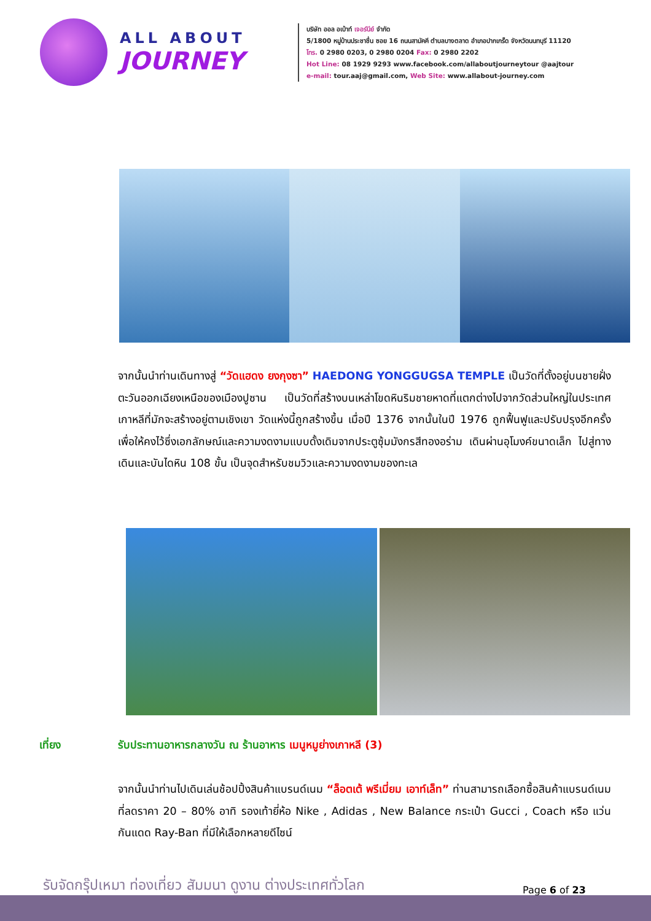ALL ABOUT
JOURNEY
บริษัท ออล อเบ้าท์ เจอร์นีย์ จำกัด
5/1800 หมู่บ้านประชาชื่น ซอย 16 ถนนสามัคคี ตำบลบางตลาด อำเภอปากเกร็ด จังหวัดนนทบุรี 11120
โทร. 0 2980 0203, 0 2980 0204 Fax: 0 2980 2202
Hot Line: 08 1929 9293 www.facebook.com/allaboutjourneytour @aajtour
e-mail: tour.aaj@gmail.com, Web Site: www.allabout-journey.com
จากนั้นนำท่านเดินทางสู่ “วัดแฮดง ยงกุงซา” HAEDONG YONGGUGSA TEMPLE เป็นวัดที่ตั้งอยู่บนชายฝั่งตะวันออกเฉียงเหนือของเมืองปูซาน เป็นวัดที่สร้างบนเหล่าโขดหินริมชายหาดที่แตกต่างไปจากวัดส่วนใหญ่ในประเทศเกาหลีที่มักจะสร้างอยู่ตามเชิงเขา วัดแห่งนี้ถูกสร้างขึ้น เมื่อปี 1376 จากนั้นในปี 1976 ถูกฟื้นฟูและปรับปรุงอีกครั้งเพื่อให้คงไว้ซึ่งเอกลักษณ์และความงดงามแบบดั้งเดิมจากประตูซุ้มมังกรสีทองอร่าม เดินผ่านอุโมงค์ขนาดเล็ก ไปสู่ทางเดินและบันไดหิน 108 ขั้น เป็นจุดสำหรับชมวิวและความงดงามของทะเล
เที่ยง รับประทานอาหารกลางวัน ณ ร้านอาหาร เมนูหมูย่างเกาหลี (3)
จากนั้นนำท่านไปเดินเล่นช้อปปิ้งสินค้าแบรนด์เนม “ล็อตเต้ พรีเมี่ยม เอาท์เล็ท” ท่านสามารถเลือกซื้อสินค้าแบรนด์เนมที่ลดราคา 20 – 80% อาทิ รองเท้ายี่ห้อ Nike , Adidas , New Balance กระเป๋า Gucci , Coach หรือ แว่นกันแดด Ray-Ban ที่มีให้เลือกหลายดีไซน์
รับจัดกรุ๊ปเหมา ท่องเที่ยว สัมมนา ดูงาน ต่างประเทศทั่วโลก
Page 6 of 23